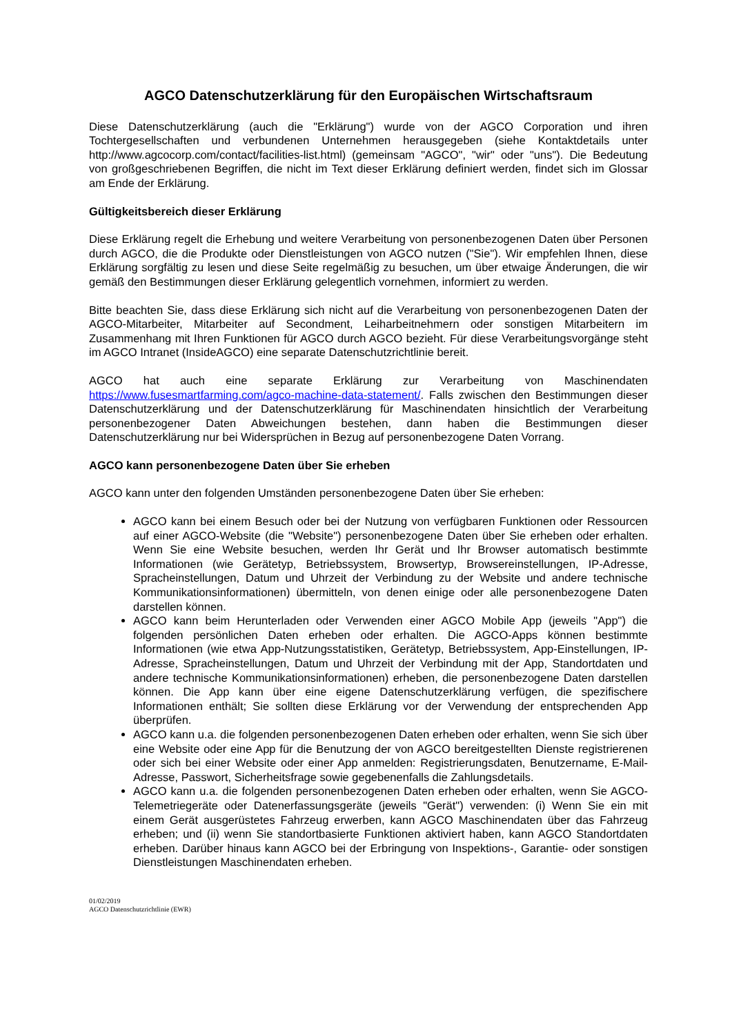AGCO Datenschutzerklärung für den Europäischen Wirtschaftsraum
Diese Datenschutzerklärung (auch die "Erklärung") wurde von der AGCO Corporation und ihren Tochtergesellschaften und verbundenen Unternehmen herausgegeben (siehe Kontaktdetails unter http://www.agcocorp.com/contact/facilities-list.html) (gemeinsam "AGCO", "wir" oder "uns"). Die Bedeutung von großgeschriebenen Begriffen, die nicht im Text dieser Erklärung definiert werden, findet sich im Glossar am Ende der Erklärung.
Gültigkeitsbereich dieser Erklärung
Diese Erklärung regelt die Erhebung und weitere Verarbeitung von personenbezogenen Daten über Personen durch AGCO, die die Produkte oder Dienstleistungen von AGCO nutzen ("Sie"). Wir empfehlen Ihnen, diese Erklärung sorgfältig zu lesen und diese Seite regelmäßig zu besuchen, um über etwaige Änderungen, die wir gemäß den Bestimmungen dieser Erklärung gelegentlich vornehmen, informiert zu werden.
Bitte beachten Sie, dass diese Erklärung sich nicht auf die Verarbeitung von personenbezogenen Daten der AGCO-Mitarbeiter, Mitarbeiter auf Secondment, Leiharbeitnehmern oder sonstigen Mitarbeitern im Zusammenhang mit Ihren Funktionen für AGCO durch AGCO bezieht. Für diese Verarbeitungsvorgänge steht im AGCO Intranet (InsideAGCO) eine separate Datenschutzrichtlinie bereit.
AGCO hat auch eine separate Erklärung zur Verarbeitung von Maschinendaten https://www.fusesmartfarming.com/agco-machine-data-statement/. Falls zwischen den Bestimmungen dieser Datenschutzerklärung und der Datenschutzerklärung für Maschinendaten hinsichtlich der Verarbeitung personenbezogener Daten Abweichungen bestehen, dann haben die Bestimmungen dieser Datenschutzerklärung nur bei Widersprüchen in Bezug auf personenbezogene Daten Vorrang.
AGCO kann personenbezogene Daten über Sie erheben
AGCO kann unter den folgenden Umständen personenbezogene Daten über Sie erheben:
AGCO kann bei einem Besuch oder bei der Nutzung von verfügbaren Funktionen oder Ressourcen auf einer AGCO-Website (die "Website") personenbezogene Daten über Sie erheben oder erhalten. Wenn Sie eine Website besuchen, werden Ihr Gerät und Ihr Browser automatisch bestimmte Informationen (wie Gerätetyp, Betriebssystem, Browsertyp, Browsereinstellungen, IP-Adresse, Spracheinstellungen, Datum und Uhrzeit der Verbindung zu der Website und andere technische Kommunikationsinformationen) übermitteln, von denen einige oder alle personenbezogene Daten darstellen können.
AGCO kann beim Herunterladen oder Verwenden einer AGCO Mobile App (jeweils "App") die folgenden persönlichen Daten erheben oder erhalten. Die AGCO-Apps können bestimmte Informationen (wie etwa App-Nutzungsstatistiken, Gerätetyp, Betriebssystem, App-Einstellungen, IP-Adresse, Spracheinstellungen, Datum und Uhrzeit der Verbindung mit der App, Standortdaten und andere technische Kommunikationsinformationen) erheben, die personenbezogene Daten darstellen können. Die App kann über eine eigene Datenschutzerklärung verfügen, die spezifischere Informationen enthält; Sie sollten diese Erklärung vor der Verwendung der entsprechenden App überprüfen.
AGCO kann u.a. die folgenden personenbezogenen Daten erheben oder erhalten, wenn Sie sich über eine Website oder eine App für die Benutzung der von AGCO bereitgestellten Dienste registrierenen oder sich bei einer Website oder einer App anmelden: Registrierungsdaten, Benutzername, E-Mail-Adresse, Passwort, Sicherheitsfrage sowie gegebenenfalls die Zahlungsdetails.
AGCO kann u.a. die folgenden personenbezogenen Daten erheben oder erhalten, wenn Sie AGCO-Telemetriegeräte oder Datenerfassungsgeräte (jeweils "Gerät") verwenden: (i) Wenn Sie ein mit einem Gerät ausgerüstetes Fahrzeug erwerben, kann AGCO Maschinendaten über das Fahrzeug erheben; und (ii) wenn Sie standortbasierte Funktionen aktiviert haben, kann AGCO Standortdaten erheben. Darüber hinaus kann AGCO bei der Erbringung von Inspektions-, Garantie- oder sonstigen Dienstleistungen Maschinendaten erheben.
01/02/2019
AGCO Datenschutzrichtlinie (EWR)